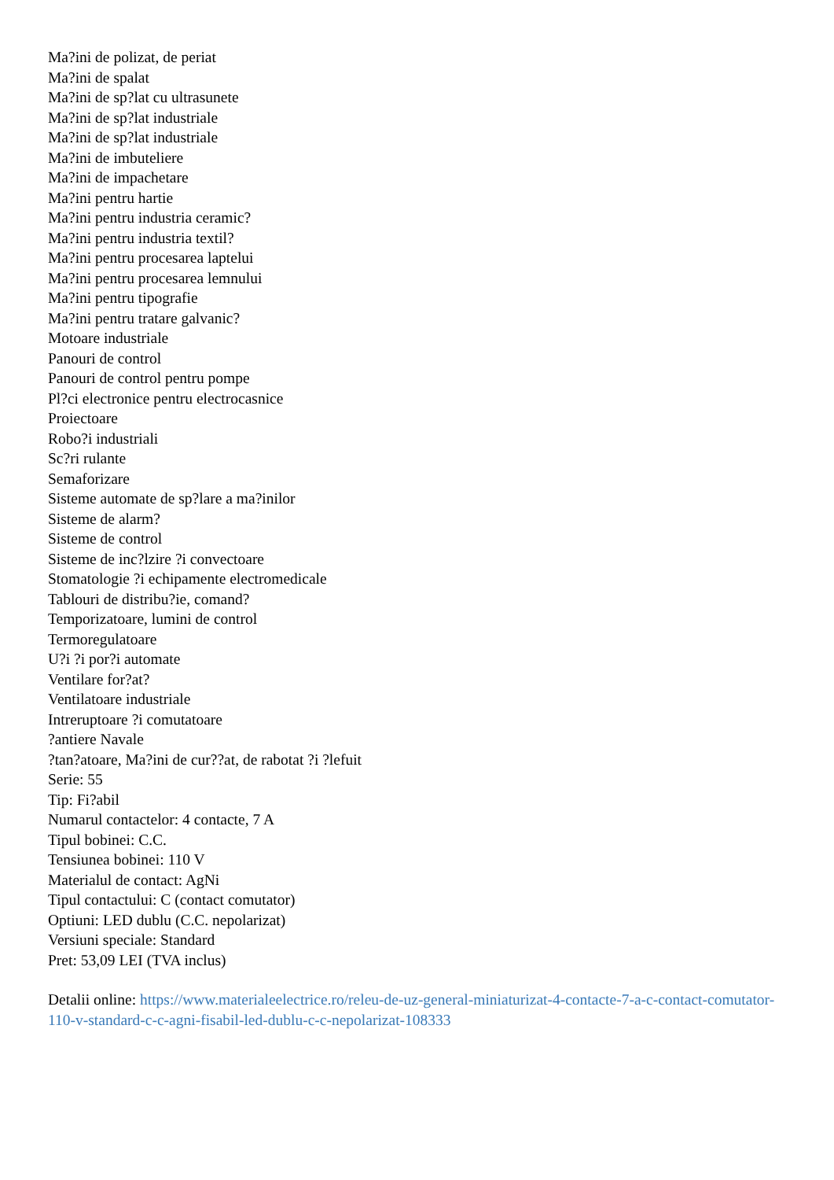Ma?ini de polizat, de periat
Ma?ini de spalat
Ma?ini de sp?lat cu ultrasunete
Ma?ini de sp?lat industriale
Ma?ini de sp?lat industriale
Ma?ini de imbuteliere
Ma?ini de impachetare
Ma?ini pentru hartie
Ma?ini pentru industria ceramic?
Ma?ini pentru industria textil?
Ma?ini pentru procesarea laptelui
Ma?ini pentru procesarea lemnului
Ma?ini pentru tipografie
Ma?ini pentru tratare galvanic?
Motoare industriale
Panouri de control
Panouri de control pentru pompe
Pl?ci electronice pentru electrocasnice
Proiectoare
Robo?i industriali
Sc?ri rulante
Semaforizare
Sisteme automate de sp?lare a ma?inilor
Sisteme de alarm?
Sisteme de control
Sisteme de inc?lzire ?i convectoare
Stomatologie ?i echipamente electromedicale
Tablouri de distribu?ie, comand?
Temporizatoare, lumini de control
Termoregulatoare
U?i ?i por?i automate
Ventilare for?at?
Ventilatoare industriale
Intreruptoare ?i comutatoare
?antiere Navale
?tan?atoare, Ma?ini de cur??at, de rabotat ?i ?lefuit
Serie: 55
Tip: Fi?abil
Numarul contactelor: 4 contacte, 7 A
Tipul bobinei: C.C.
Tensiunea bobinei: 110 V
Materialul de contact: AgNi
Tipul contactului: C (contact comutator)
Optiuni: LED dublu (C.C. nepolarizat)
Versiuni speciale: Standard
Pret: 53,09 LEI (TVA inclus)
Detalii online: https://www.materialeelectrice.ro/releu-de-uz-general-miniaturizat-4-contacte-7-a-c-contact-comutator-110-v-standard-c-c-agni-fisabil-led-dublu-c-c-nepolarizat-108333